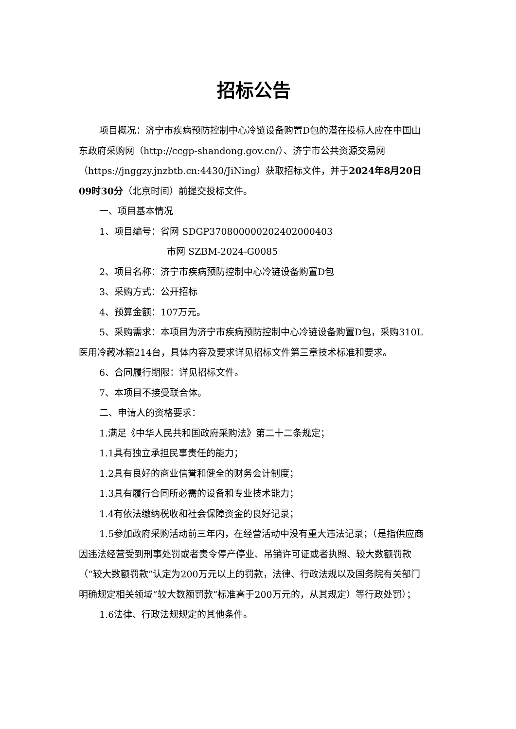招标公告
项目概况：济宁市疾病预防控制中心冷链设备购置D包的潜在投标人应在中国山东政府采购网（http://ccgp-shandong.gov.cn/）、济宁市公共资源交易网（https://jnggzy.jnzbtb.cn:4430/JiNing）获取招标文件，并于2024年8月20日09时30分（北京时间）前提交投标文件。
一、项目基本情况
1、项目编号：省网 SDGP370800000202402000403
市网 SZBM-2024-G0085
2、项目名称：济宁市疾病预防控制中心冷链设备购置D包
3、采购方式：公开招标
4、预算金额：107万元。
5、采购需求：本项目为济宁市疾病预防控制中心冷链设备购置D包，采购310L医用冷藏冰箱214台，具体内容及要求详见招标文件第三章技术标准和要求。
6、合同履行期限：详见招标文件。
7、本项目不接受联合体。
二、申请人的资格要求：
1.满足《中华人民共和国政府采购法》第二十二条规定；
1.1具有独立承担民事责任的能力；
1.2具有良好的商业信誉和健全的财务会计制度；
1.3具有履行合同所必需的设备和专业技术能力；
1.4有依法缴纳税收和社会保障资金的良好记录；
1.5参加政府采购活动前三年内，在经营活动中没有重大违法记录；（是指供应商因违法经营受到刑事处罚或者责令停产停业、吊销许可证或者执照、较大数额罚款（“较大数额罚款”认定为200万元以上的罚款，法律、行政法规以及国务院有关部门明确规定相关领域“较大数额罚款”标准高于200万元的，从其规定）等行政处罚）；
1.6法律、行政法规规定的其他条件。